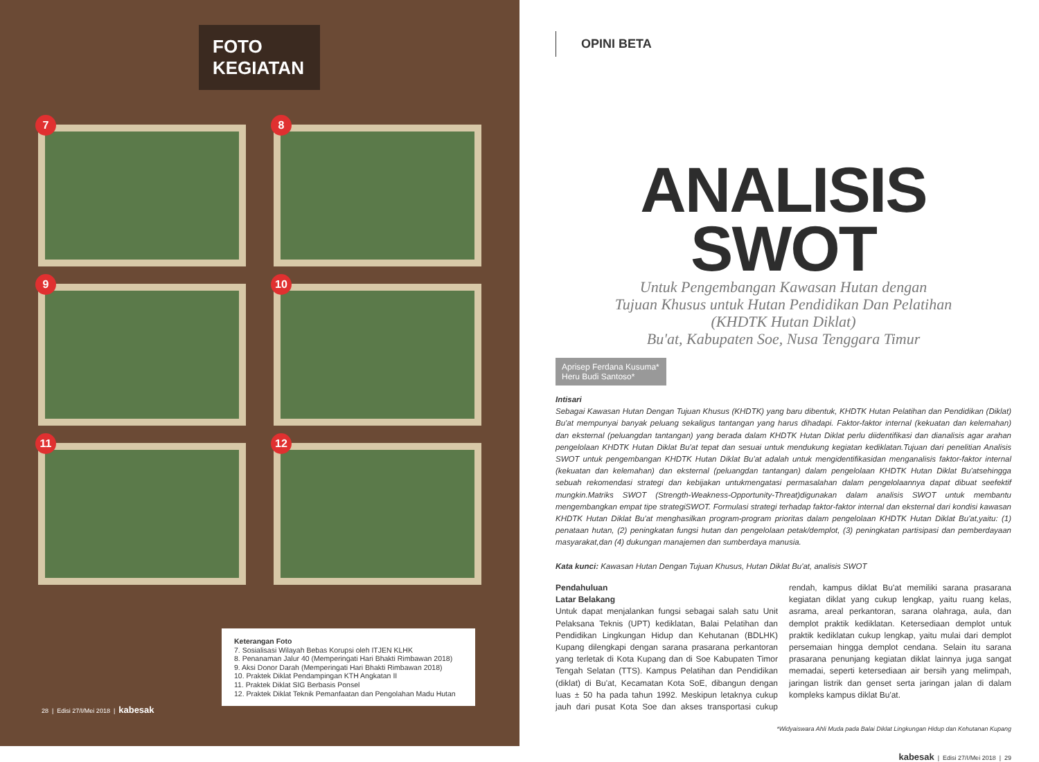FOTO KEGIATAN
7
8
9
10
11
12
Keterangan Foto
7. Sosialisasi Wilayah Bebas Korupsi oleh ITJEN KLHK
8. Penanaman Jalur 40 (Memperingati Hari Bhakti Rimbawan 2018)
9. Aksi Donor Darah (Memperingati Hari Bhakti Rimbawan 2018)
10. Praktek Diklat Pendampingan KTH Angkatan II
11. Praktek Diklat SIG Berbasis Ponsel
12. Praktek Diklat Teknik Pemanfaatan dan Pengolahan Madu Hutan
28 | Edisi 27/I/Mei 2018 | kabesak
OPINI BETA
ANALISIS SWOT
Untuk Pengembangan Kawasan Hutan dengan
Tujuan Khusus untuk Hutan Pendidikan Dan Pelatihan
(KHDTK Hutan Diklat)
Bu'at, Kabupaten Soe, Nusa Tenggara Timur
Aprisep Ferdana Kusuma*
Heru Budi Santoso*
Intisari
Sebagai Kawasan Hutan Dengan Tujuan Khusus (KHDTK) yang baru dibentuk, KHDTK Hutan Pelatihan dan Pendidikan (Diklat) Bu'at mempunyai banyak peluang sekaligus tantangan yang harus dihadapi. Faktor-faktor internal (kekuatan dan kelemahan) dan eksternal (peluangdan tantangan) yang berada dalam KHDTK Hutan Diklat perlu diidentifikasi dan dianalisis agar arahan pengelolaan KHDTK Hutan Diklat Bu'at tepat dan sesuai untuk mendukung kegiatan kediklatan.Tujuan dari penelitian Analisis SWOT untuk pengembangan KHDTK Hutan Diklat Bu'at adalah untuk mengidentifikasidan menganalisis faktor-faktor internal (kekuatan dan kelemahan) dan eksternal (peluangdan tantangan) dalam pengelolaan KHDTK Hutan Diklat Bu'atsehingga sebuah rekomendasi strategi dan kebijakan untukmengatasi permasalahan dalam pengelolaannya dapat dibuat seefektif mungkin.Matriks SWOT (Strength-Weakness-Opportunity-Threat)digunakan dalam analisis SWOT untuk membantu mengembangkan empat tipe strategiSWOT. Formulasi strategi terhadap faktor-faktor internal dan eksternal dari kondisi kawasan KHDTK Hutan Diklat Bu'at menghasilkan program-program prioritas dalam pengelolaan KHDTK Hutan Diklat Bu'at,yaitu: (1) penataan hutan, (2) peningkatan fungsi hutan dan pengelolaan petak/demplot, (3) peningkatan partisipasi dan pemberdayaan masyarakat,dan (4) dukungan manajemen dan sumberdaya manusia.
Kata kunci: Kawasan Hutan Dengan Tujuan Khusus, Hutan Diklat Bu'at, analisis SWOT
Pendahuluan
Latar Belakang
Untuk dapat menjalankan fungsi sebagai salah satu Unit Pelaksana Teknis (UPT) kediklatan, Balai Pelatihan dan Pendidikan Lingkungan Hidup dan Kehutanan (BDLHK) Kupang dilengkapi dengan sarana prasarana perkantoran yang terletak di Kota Kupang dan di Soe Kabupaten Timor Tengah Selatan (TTS). Kampus Pelatihan dan Pendidikan (diklat) di Bu'at, Kecamatan Kota SoE, dibangun dengan luas ± 50 ha pada tahun 1992. Meskipun letaknya cukup jauh dari pusat Kota Soe dan akses transportasi cukup rendah, kampus diklat Bu'at memiliki sarana prasarana kegiatan diklat yang cukup lengkap, yaitu ruang kelas, asrama, areal perkantoran, sarana olahraga, aula, dan demplot praktik kediklatan. Ketersediaan demplot untuk praktik kediklatan cukup lengkap, yaitu mulai dari demplot persemaian hingga demplot cendana. Selain itu sarana prasarana penunjang kegiatan diklat lainnya juga sangat memadai, seperti ketersediaan air bersih yang melimpah, jaringan listrik dan genset serta jaringan jalan di dalam kompleks kampus diklat Bu'at.
*Widyaiswara Ahli Muda pada Balai Diklat Lingkungan Hidup dan Kehutanan Kupang
kabesak | Edisi 27/I/Mei 2018 | 29